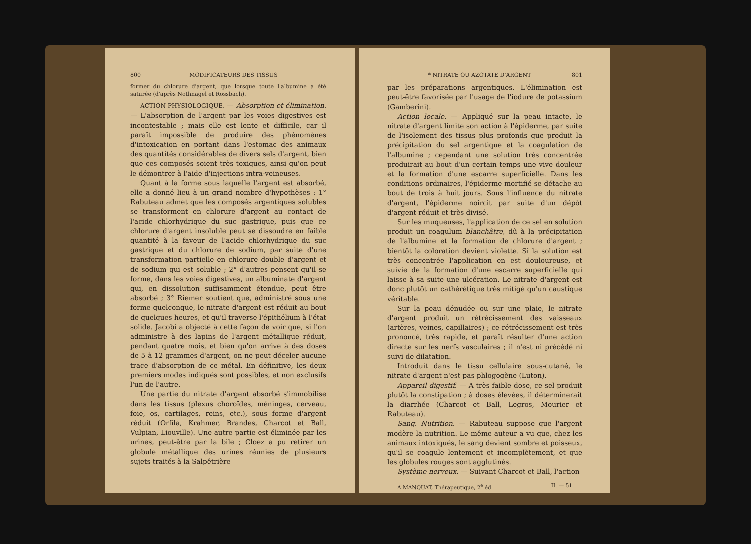800 MODIFICATEURS DES TISSUS
former du chlorure d'argent, que lorsque toute l'albumine a été saturée (d'après Nothnagel et Rossbach).
ACTION PHYSIOLOGIQUE. — Absorption et élimination. — L'absorption de l'argent par les voies digestives est incontestable ; mais elle est lente et difficile, car il paraît impossible de produire des phénomènes d'intoxication en portant dans l'estomac des animaux des quantités considérables de divers sels d'argent, bien que ces composés soient très toxiques, ainsi qu'on peut le démontrer à l'aide d'injections intra-veineuses.
Quant à la forme sous laquelle l'argent est absorbé, elle a donné lieu à un grand nombre d'hypothèses : 1° Rabuteau admet que les composés argentiques solubles se transforment en chlorure d'argent au contact de l'acide chlorhydrique du suc gastrique, puis que ce chlorure d'argent insoluble peut se dissoudre en faible quantité à la faveur de l'acide chlorhydrique du suc gastrique et du chlorure de sodium, par suite d'une transformation partielle en chlorure double d'argent et de sodium qui est soluble ; 2° d'autres pensent qu'il se forme, dans les voies digestives, un albuminate d'argent qui, en dissolution suffisamment étendue, peut être absorbé ; 3° Riemer soutient que, administré sous une forme quelconque, le nitrate d'argent est réduit au bout de quelques heures, et qu'il traverse l'épithélium à l'état solide. Jacobi a objecté à cette façon de voir que, si l'on administre à des lapins de l'argent métallique réduit, pendant quatre mois, et bien qu'on arrive à des doses de 5 à 12 grammes d'argent, on ne peut déceler aucune trace d'absorption de ce métal. En définitive, les deux premiers modes indiqués sont possibles, et non exclusifs l'un de l'autre.
Une partie du nitrate d'argent absorbé s'immobilise dans les tissus (plexus choroïdes, méninges, cerveau, foie, os, cartilages, reins, etc.), sous forme d'argent réduit (Orfila, Krahmer, Brandes, Charcot et Ball, Vulpian, Liouville). Une autre partie est éliminée par les urines, peut-être par la bile ; Cloez a pu retirer un globule métallique des urines réunies de plusieurs sujets traités à la Salpêtrière
* NITRATE OU AZOTATE D'ARGENT 801
par les préparations argentiques. L'élimination est peut-être favorisée par l'usage de l'iodure de potassium (Gamberini).
Action locale. — Appliqué sur la peau intacte, le nitrate d'argent limite son action à l'épiderme, par suite de l'isolement des tissus plus profonds que produit la précipitation du sel argentique et la coagulation de l'albumine ; cependant une solution très concentrée produirait au bout d'un certain temps une vive douleur et la formation d'une escarre superficielle. Dans les conditions ordinaires, l'épiderme mortifié se détache au bout de trois à huit jours. Sous l'influence du nitrate d'argent, l'épiderme noircit par suite d'un dépôt d'argent réduit et très divisé.
Sur les muqueuses, l'application de ce sel en solution produit un coagulum blanchâtre, dû à la précipitation de l'albumine et la formation de chlorure d'argent ; bientôt la coloration devient violette. Si la solution est très concentrée l'application en est douloureuse, et suivie de la formation d'une escarre superficielle qui laisse à sa suite une ulcération. Le nitrate d'argent est donc plutôt un cathérétique très mitigé qu'un caustique véritable.
Sur la peau dénudée ou sur une plaie, le nitrate d'argent produit un rétrécissement des vaisseaux (artères, veines, capillaires) ; ce rétrécissement est très prononcé, très rapide, et paraît résulter d'une action directe sur les nerfs vasculaires ; il n'est ni précédé ni suivi de dilatation.
Introduit dans le tissu cellulaire sous-cutané, le nitrate d'argent n'est pas phlogogène (Luton).
Appareil digestif. — A très faible dose, ce sel produit plutôt la constipation ; à doses élevées, il déterminerait la diarrhée (Charcot et Ball, Legros, Mourier et Rabuteau).
Sang. Nutrition. — Rabuteau suppose que l'argent modère la nutrition. Le même auteur a vu que, chez les animaux intoxiqués, le sang devient sombre et poisseux, qu'il se coagule lentement et incomplètement, et que les globules rouges sont agglutinés.
Système nerveux. — Suivant Charcot et Ball, l'action
A MANQUAT, Thérapeutique, 2<sup>e</sup> éd. II. — 51